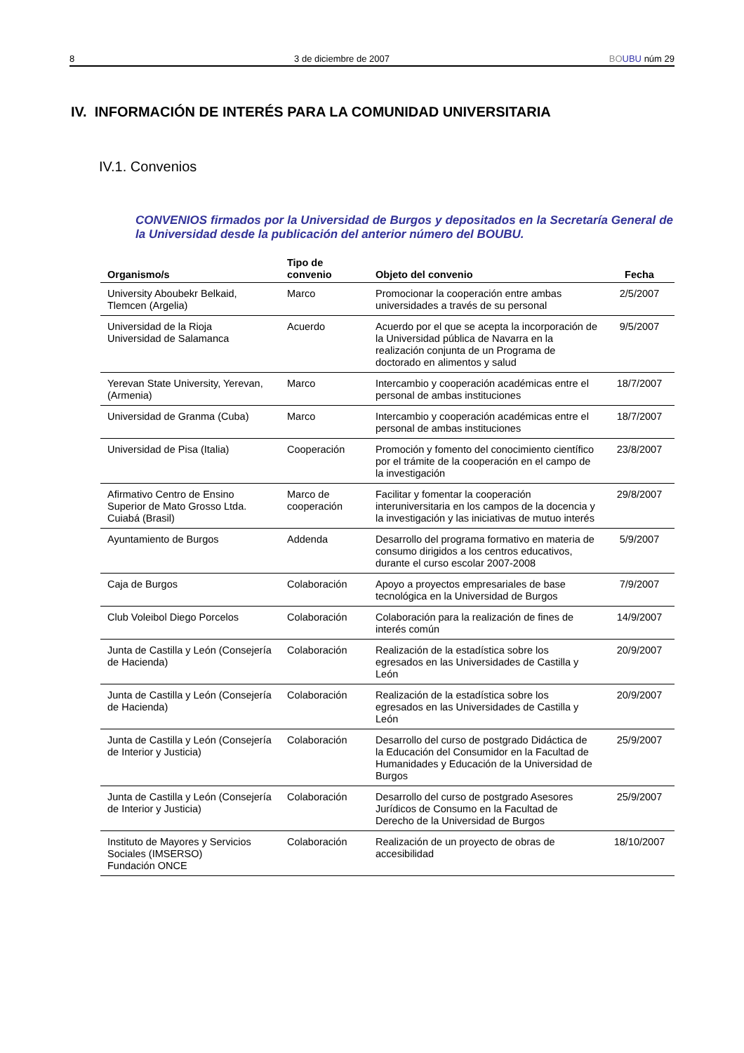8 3 de diciembre de 2007 BO UBU núm 29
IV. INFORMACIÓN DE INTERÉS PARA LA COMUNIDAD UNIVERSITARIA
IV.1. Convenios
CONVENIOS firmados por la Universidad de Burgos y depositados en la Secretaría General de la Universidad desde la publicación del anterior número del BOUBU.
| Organismo/s | Tipo de convenio | Objeto del convenio | Fecha |
| --- | --- | --- | --- |
| University Aboubekr Belkaid, Tlemcen (Argelia) | Marco | Promocionar la cooperación entre ambas universidades a través de su personal | 2/5/2007 |
| Universidad de la Rioja Universidad de Salamanca | Acuerdo | Acuerdo por el que se acepta la incorporación de la Universidad pública de Navarra en la realización conjunta de un Programa de doctorado en alimentos y salud | 9/5/2007 |
| Yerevan State University, Yerevan, (Armenia) | Marco | Intercambio y cooperación académicas entre el personal de ambas instituciones | 18/7/2007 |
| Universidad de Granma (Cuba) | Marco | Intercambio y cooperación académicas entre el personal de ambas instituciones | 18/7/2007 |
| Universidad de Pisa (Italia) | Cooperación | Promoción y fomento del conocimiento científico por el trámite de la cooperación en el campo de la investigación | 23/8/2007 |
| Afirmativo Centro de Ensino Superior de Mato Grosso Ltda. Cuiabá (Brasil) | Marco de cooperación | Facilitar y fomentar la cooperación interuniversitaria en los campos de la docencia y la investigación y las iniciativas de mutuo interés | 29/8/2007 |
| Ayuntamiento de Burgos | Addenda | Desarrollo del programa formativo en materia de consumo dirigidos a los centros educativos, durante el curso escolar 2007-2008 | 5/9/2007 |
| Caja de Burgos | Colaboración | Apoyo a proyectos empresariales de base tecnológica en la Universidad de Burgos | 7/9/2007 |
| Club Voleibol Diego Porcelos | Colaboración | Colaboración para la realización de fines de interés común | 14/9/2007 |
| Junta de Castilla y León (Consejería de Hacienda) | Colaboración | Realización de la estadística sobre los egresados en las Universidades de Castilla y León | 20/9/2007 |
| Junta de Castilla y León (Consejería de Hacienda) | Colaboración | Realización de la estadística sobre los egresados en las Universidades de Castilla y León | 20/9/2007 |
| Junta de Castilla y León (Consejería de Interior y Justicia) | Colaboración | Desarrollo del curso de postgrado Didáctica de la Educación del Consumidor en la Facultad de Humanidades y Educación de la Universidad de Burgos | 25/9/2007 |
| Junta de Castilla y León (Consejería de Interior y Justicia) | Colaboración | Desarrollo del curso de postgrado Asesores Jurídicos de Consumo en la Facultad de Derecho de la Universidad de Burgos | 25/9/2007 |
| Instituto de Mayores y Servicios Sociales (IMSERSO) Fundación ONCE | Colaboración | Realización de un proyecto de obras de accesibilidad | 18/10/2007 |